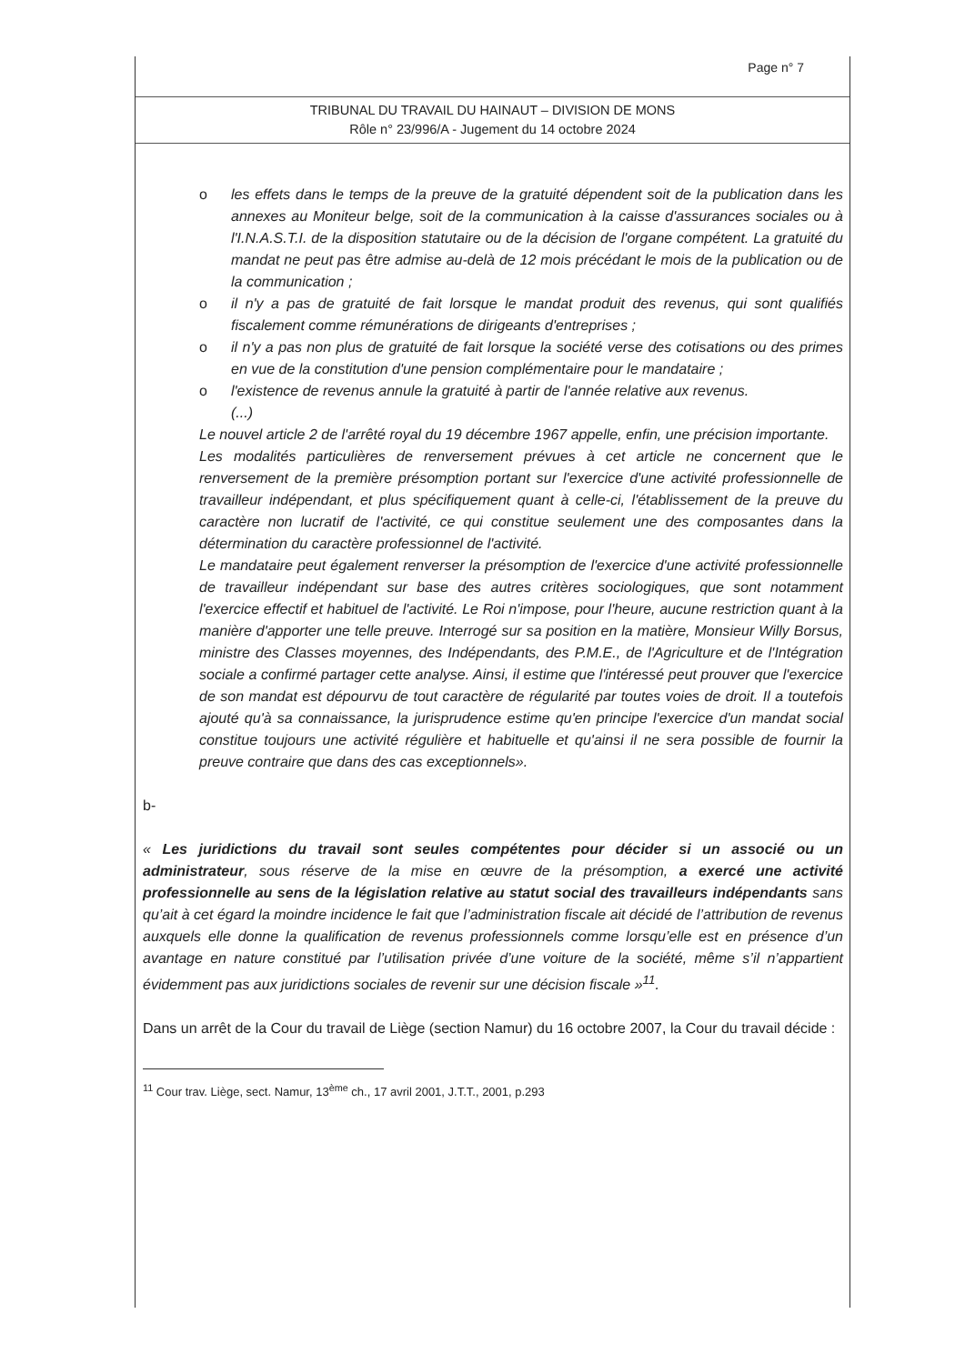Page n° 7
TRIBUNAL DU TRAVAIL DU HAINAUT – DIVISION DE MONS
Rôle n° 23/996/A - Jugement du 14 octobre 2024
o les effets dans le temps de la preuve de la gratuité dépendent soit de la publication dans les annexes au Moniteur belge, soit de la communication à la caisse d'assurances sociales ou à l'I.N.A.S.T.I. de la disposition statutaire ou de la décision de l'organe compétent. La gratuité du mandat ne peut pas être admise au-delà de 12 mois précédant le mois de la publication ou de la communication ;
o il n'y a pas de gratuité de fait lorsque le mandat produit des revenus, qui sont qualifiés fiscalement comme rémunérations de dirigeants d'entreprises ;
o il n'y a pas non plus de gratuité de fait lorsque la société verse des cotisations ou des primes en vue de la constitution d'une pension complémentaire pour le mandataire ;
o l'existence de revenus annule la gratuité à partir de l'année relative aux revenus.
(...)
Le nouvel article 2 de l'arrêté royal du 19 décembre 1967 appelle, enfin, une précision importante.
Les modalités particulières de renversement prévues à cet article ne concernent que le renversement de la première présomption portant sur l'exercice d'une activité professionnelle de travailleur indépendant, et plus spécifiquement quant à celle-ci, l'établissement de la preuve du caractère non lucratif de l'activité, ce qui constitue seulement une des composantes dans la détermination du caractère professionnel de l'activité.
Le mandataire peut également renverser la présomption de l'exercice d'une activité professionnelle de travailleur indépendant sur base des autres critères sociologiques, que sont notamment l'exercice effectif et habituel de l'activité. Le Roi n'impose, pour l'heure, aucune restriction quant à la manière d'apporter une telle preuve. Interrogé sur sa position en la matière, Monsieur Willy Borsus, ministre des Classes moyennes, des Indépendants, des P.M.E., de l'Agriculture et de l'Intégration sociale a confirmé partager cette analyse. Ainsi, il estime que l'intéressé peut prouver que l'exercice de son mandat est dépourvu de tout caractère de régularité par toutes voies de droit. Il a toutefois ajouté qu'à sa connaissance, la jurisprudence estime qu'en principe l'exercice d'un mandat social constitue toujours une activité régulière et habituelle et qu'ainsi il ne sera possible de fournir la preuve contraire que dans des cas exceptionnels».
b-
« Les juridictions du travail sont seules compétentes pour décider si un associé ou un administrateur, sous réserve de la mise en œuvre de la présomption, a exercé une activité professionnelle au sens de la législation relative au statut social des travailleurs indépendants sans qu’ait à cet égard la moindre incidence le fait que l’administration fiscale ait décidé de l’attribution de revenus auxquels elle donne la qualification de revenus professionnels comme lorsqu’elle est en présence d’un avantage en nature constitué par l’utilisation privée d’une voiture de la société, même s’il n’appartient évidemment pas aux juridictions sociales de revenir sur une décision fiscale »<sup>11</sup>.
Dans un arrêt de la Cour du travail de Liège (section Namur) du 16 octobre 2007, la Cour du travail décide :
<sup>11</sup> Cour trav. Liège, sect. Namur, 13<sup>ème</sup> ch., 17 avril 2001, J.T.T., 2001, p.293